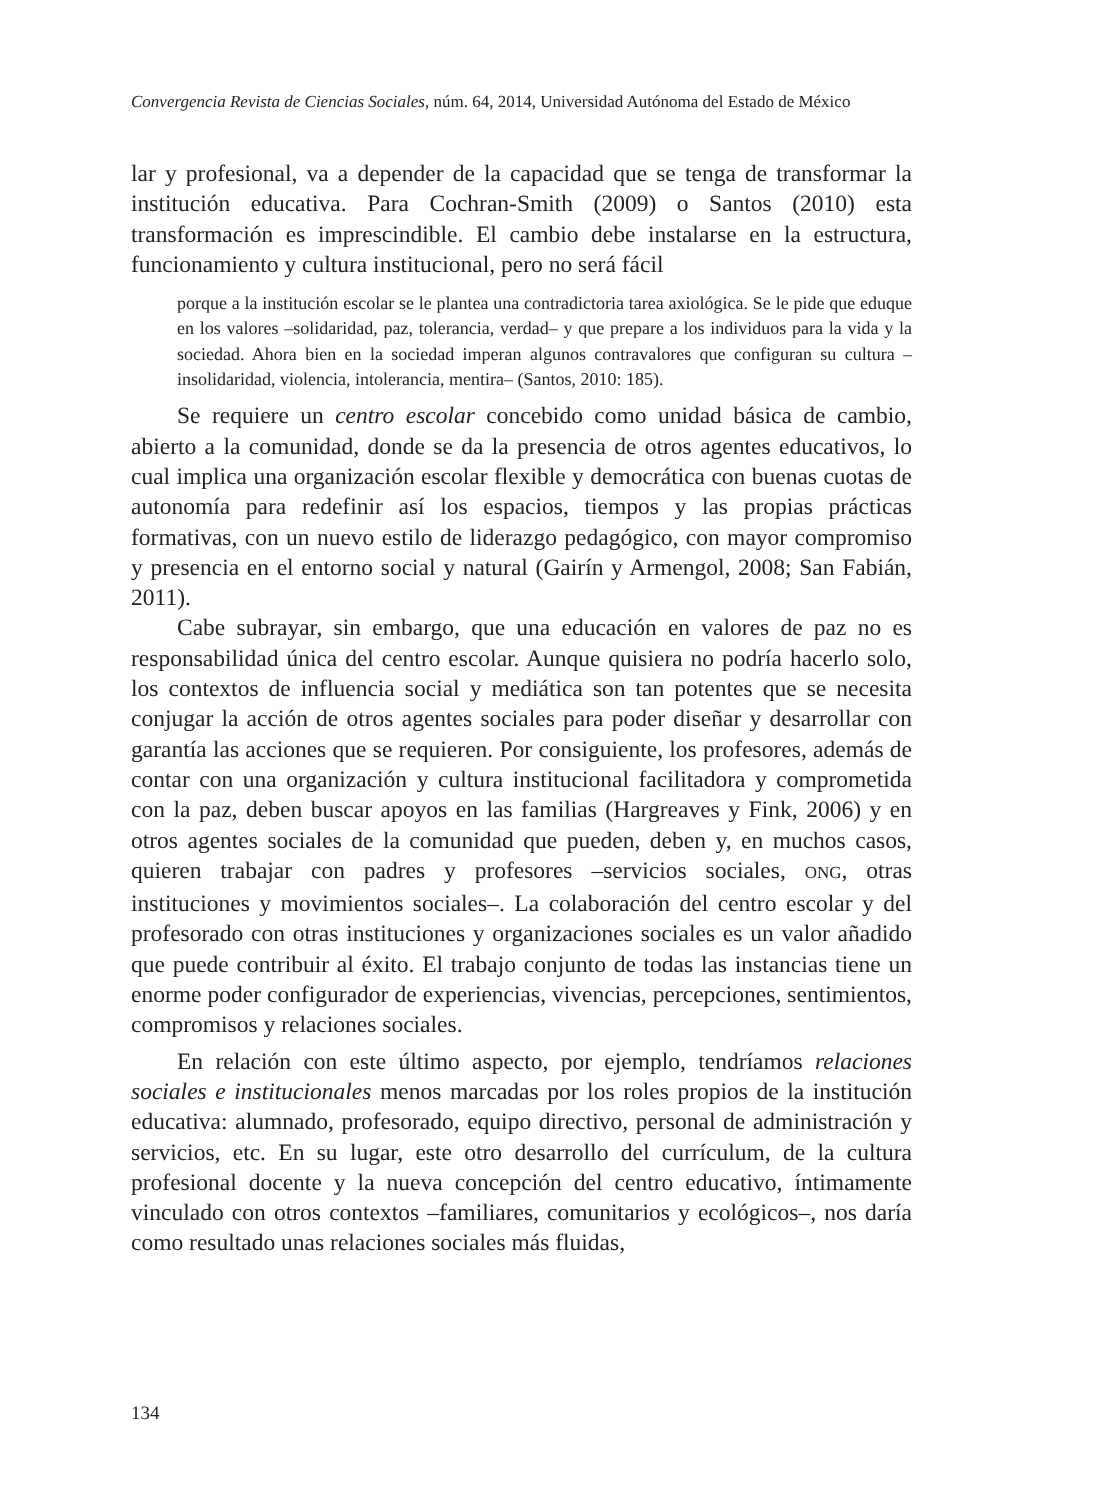Convergencia Revista de Ciencias Sociales, núm. 64, 2014, Universidad Autónoma del Estado de México
lar y profesional, va a depender de la capacidad que se tenga de transformar la institución educativa. Para Cochran-Smith (2009) o Santos (2010) esta transformación es imprescindible. El cambio debe instalarse en la estructura, funcionamiento y cultura institucional, pero no será fácil
porque a la institución escolar se le plantea una contradictoria tarea axiológica. Se le pide que eduque en los valores –solidaridad, paz, tolerancia, verdad– y que prepare a los individuos para la vida y la sociedad. Ahora bien en la sociedad imperan algunos contravalores que configuran su cultura –insolidaridad, violencia, intolerancia, mentira– (Santos, 2010: 185).
Se requiere un centro escolar concebido como unidad básica de cambio, abierto a la comunidad, donde se da la presencia de otros agentes educativos, lo cual implica una organización escolar flexible y democrática con buenas cuotas de autonomía para redefinir así los espacios, tiempos y las propias prácticas formativas, con un nuevo estilo de liderazgo pedagógico, con mayor compromiso y presencia en el entorno social y natural (Gairín y Armengol, 2008; San Fabián, 2011).
Cabe subrayar, sin embargo, que una educación en valores de paz no es responsabilidad única del centro escolar. Aunque quisiera no podría hacerlo solo, los contextos de influencia social y mediática son tan potentes que se necesita conjugar la acción de otros agentes sociales para poder diseñar y desarrollar con garantía las acciones que se requieren. Por consiguiente, los profesores, además de contar con una organización y cultura institucional facilitadora y comprometida con la paz, deben buscar apoyos en las familias (Hargreaves y Fink, 2006) y en otros agentes sociales de la comunidad que pueden, deben y, en muchos casos, quieren trabajar con padres y profesores –servicios sociales, ONG, otras instituciones y movimientos sociales–. La colaboración del centro escolar y del profesorado con otras instituciones y organizaciones sociales es un valor añadido que puede contribuir al éxito. El trabajo conjunto de todas las instancias tiene un enorme poder configurador de experiencias, vivencias, percepciones, sentimientos, compromisos y relaciones sociales.
En relación con este último aspecto, por ejemplo, tendríamos relaciones sociales e institucionales menos marcadas por los roles propios de la institución educativa: alumnado, profesorado, equipo directivo, personal de administración y servicios, etc. En su lugar, este otro desarrollo del currículum, de la cultura profesional docente y la nueva concepción del centro educativo, íntimamente vinculado con otros contextos –familiares, comunitarios y ecológicos–, nos daría como resultado unas relaciones sociales más fluidas,
134